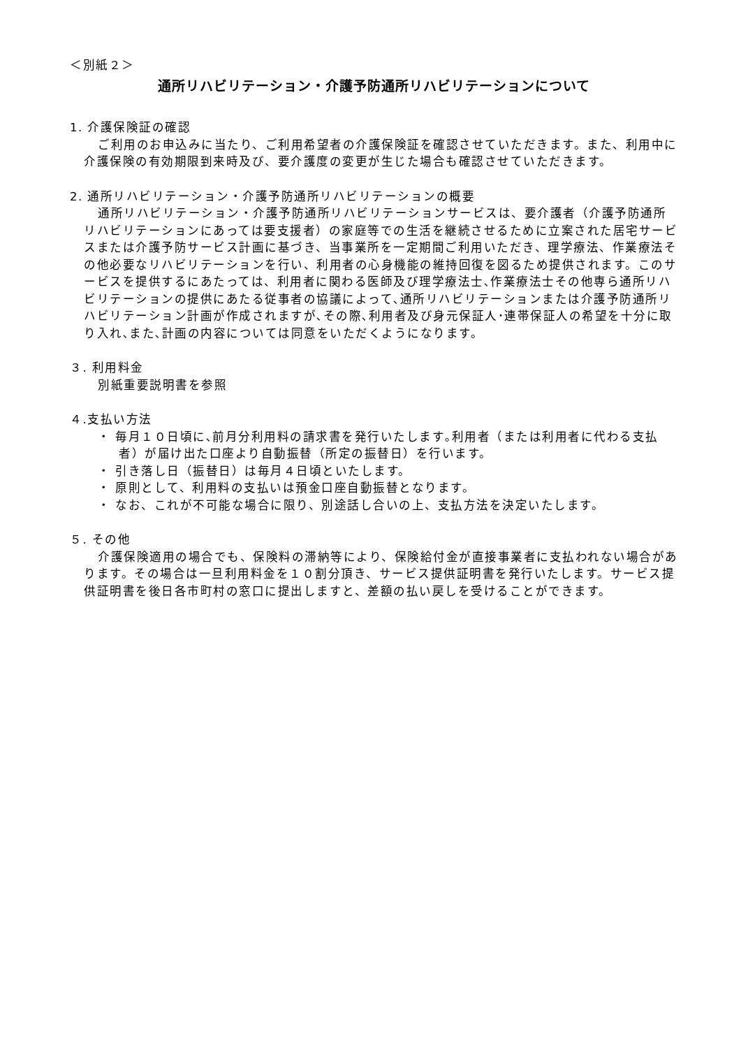＜別紙２＞
通所リハビリテーション・介護予防通所リハビリテーションについて
1. 介護保険証の確認
ご利用のお申込みに当たり、ご利用希望者の介護保険証を確認させていただきます。また、利用中に介護保険の有効期限到来時及び、要介護度の変更が生じた場合も確認させていただきます。
2. 通所リハビリテーション・介護予防通所リハビリテーションの概要
通所リハビリテーション・介護予防通所リハビリテーションサービスは、要介護者（介護予防通所リハビリテーションにあっては要支援者）の家庭等での生活を継続させるために立案された居宅サービスまたは介護予防サービス計画に基づき、当事業所を一定期間ご利用いただき、理学療法、作業療法その他必要なリハビリテーションを行い、利用者の心身機能の維持回復を図るため提供されます。このサービスを提供するにあたっては、利用者に関わる医師及び理学療法士､作業療法士その他専ら通所リハビリテーションの提供にあたる従事者の協議によって､通所リハビリテーションまたは介護予防通所リハビリテーション計画が作成されますが､その際､利用者及び身元保証人･連帯保証人の希望を十分に取り入れ､また､計画の内容については同意をいただくようになります。
３. 利用料金
別紙重要説明書を参照
４.支払い方法
・ 毎月１０日頃に､前月分利用料の請求書を発行いたします｡利用者（または利用者に代わる支払者）が届け出た口座より自動振替（所定の振替日）を行います。
・ 引き落し日（振替日）は毎月４日頃といたします。
・ 原則として、利用料の支払いは預金口座自動振替となります。
・ なお、これが不可能な場合に限り、別途話し合いの上、支払方法を決定いたします。
５. その他
介護保険適用の場合でも、保険料の滞納等により、保険給付金が直接事業者に支払われない場合があります。その場合は一旦利用料金を１０割分頂き、サービス提供証明書を発行いたします。サービス提供証明書を後日各市町村の窓口に提出しますと、差額の払い戻しを受けることができます。